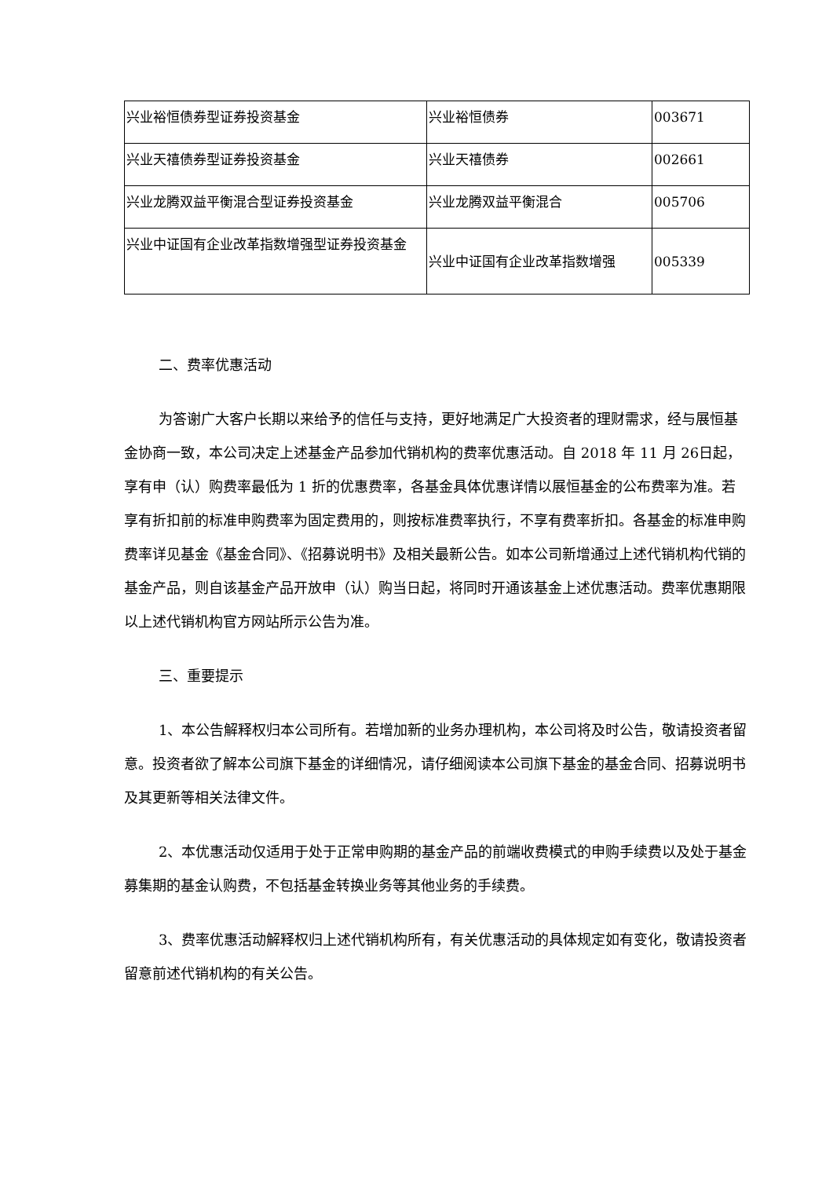| 兴业裕恒债券型证券投资基金 | 兴业裕恒债券 | 003671 |
| 兴业天禧债券型证券投资基金 | 兴业天禧债券 | 002661 |
| 兴业龙腾双益平衡混合型证券投资基金 | 兴业龙腾双益平衡混合 | 005706 |
| 兴业中证国有企业改革指数增强型证券投资基金 | 兴业中证国有企业改革指数增强 | 005339 |
二、费率优惠活动
为答谢广大客户长期以来给予的信任与支持，更好地满足广大投资者的理财需求，经与展恒基金协商一致，本公司决定上述基金产品参加代销机构的费率优惠活动。自 2018 年 11 月 26日起，享有申（认）购费率最低为 1 折的优惠费率，各基金具体优惠详情以展恒基金的公布费率为准。若享有折扣前的标准申购费率为固定费用的，则按标准费率执行，不享有费率折扣。各基金的标准申购费率详见基金《基金合同》、《招募说明书》及相关最新公告。如本公司新增通过上述代销机构代销的基金产品，则自该基金产品开放申（认）购当日起，将同时开通该基金上述优惠活动。费率优惠期限以上述代销机构官方网站所示公告为准。
三、重要提示
1、本公告解释权归本公司所有。若增加新的业务办理机构，本公司将及时公告，敬请投资者留意。投资者欲了解本公司旗下基金的详细情况，请仔细阅读本公司旗下基金的基金合同、招募说明书及其更新等相关法律文件。
2、本优惠活动仅适用于处于正常申购期的基金产品的前端收费模式的申购手续费以及处于基金募集期的基金认购费，不包括基金转换业务等其他业务的手续费。
3、费率优惠活动解释权归上述代销机构所有，有关优惠活动的具体规定如有变化，敬请投资者留意前述代销机构的有关公告。